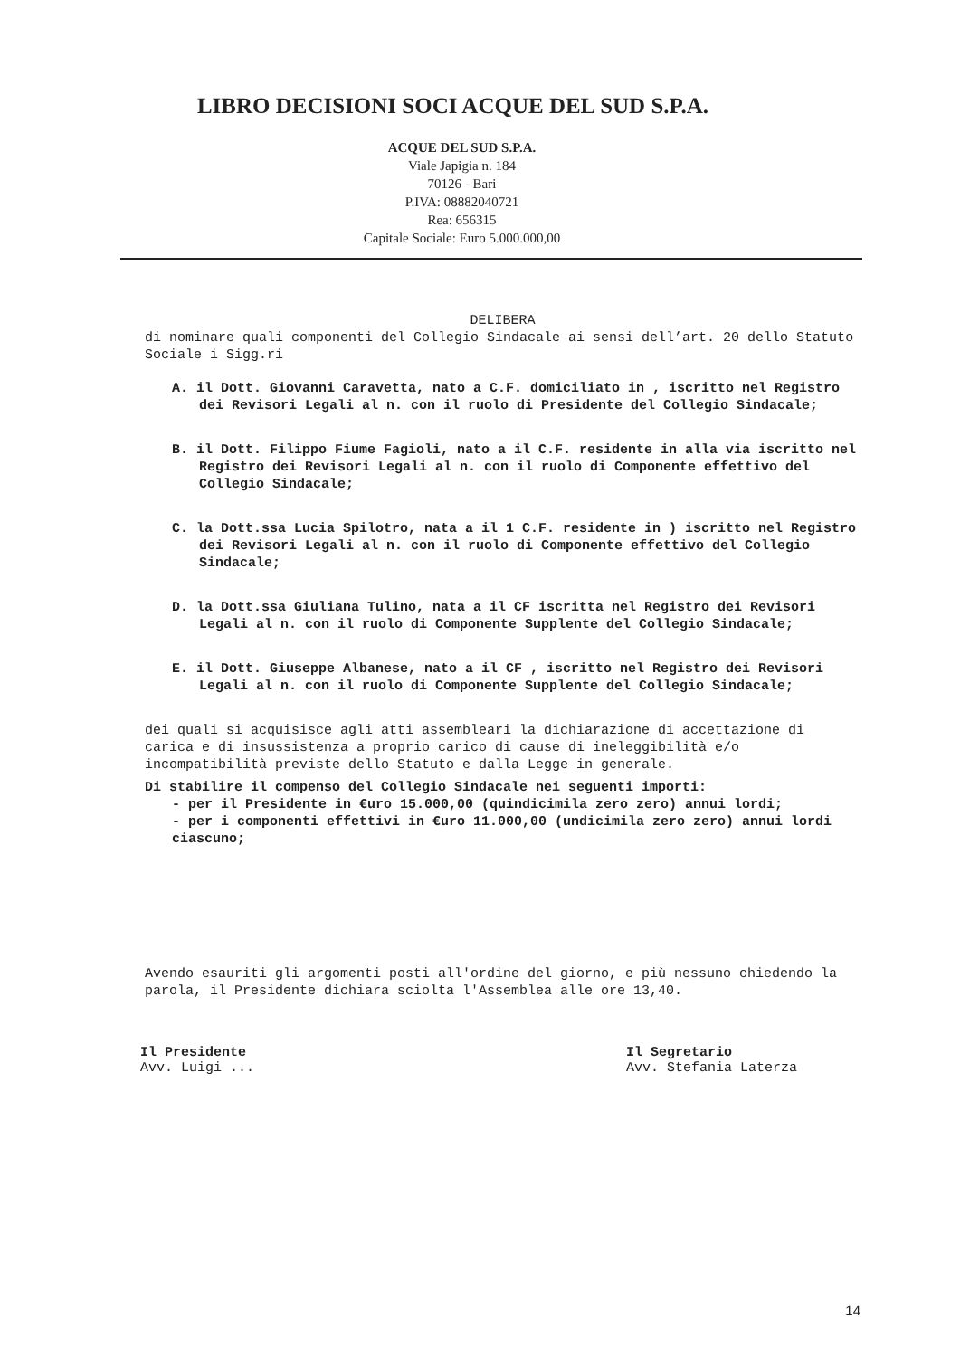LIBRO DECISIONI SOCI ACQUE DEL SUD S.P.A.
ACQUE DEL SUD S.P.A.
Viale Japigia n. 184
70126 - Bari
P.IVA: 08882040721
Rea: 656315
Capitale Sociale: Euro 5.000.000,00
DELIBERA
di nominare quali componenti del Collegio Sindacale ai sensi dell’art. 20 dello Statuto Sociale i Sigg.ri
A. il Dott. Giovanni Caravetta, nato a C.F. domiciliato in , iscritto nel Registro dei Revisori Legali al n. con il ruolo di Presidente del Collegio Sindacale;
B. il Dott. Filippo Fiume Fagioli, nato a il C.F. residente in alla via iscritto nel Registro dei Revisori Legali al n. con il ruolo di Componente effettivo del Collegio Sindacale;
C. la Dott.ssa Lucia Spilotro, nata a il 1 C.F. residente in ) iscritto nel Registro dei Revisori Legali al n. con il ruolo di Componente effettivo del Collegio Sindacale;
D. la Dott.ssa Giuliana Tulino, nata a il CF iscritta nel Registro dei Revisori Legali al n. con il ruolo di Componente Supplente del Collegio Sindacale;
E. il Dott. Giuseppe Albanese, nato a il CF , iscritto nel Registro dei Revisori Legali al n. con il ruolo di Componente Supplente del Collegio Sindacale;
dei quali si acquisisce agli atti assembleari la dichiarazione di accettazione di carica e di insussistenza a proprio carico di cause di ineleggibilità e/o incompatibilità previste dello Statuto e dalla Legge in generale.
Di stabilire il compenso del Collegio Sindacale nei seguenti importi:
- per il Presidente in €uro 15.000,00 (quindicimila zero zero) annui lordi;
- per i componenti effettivi in €uro 11.000,00 (undicimila zero zero) annui lordi ciascuno;
Avendo esauriti gli argomenti posti all'ordine del giorno, e più nessuno chiedendo la parola, il Presidente dichiara sciolta l'Assemblea alle ore 13,40.
Il Presidente
Avv. Luigi ...
Il Segretario
Avv. Stefania Laterza
14